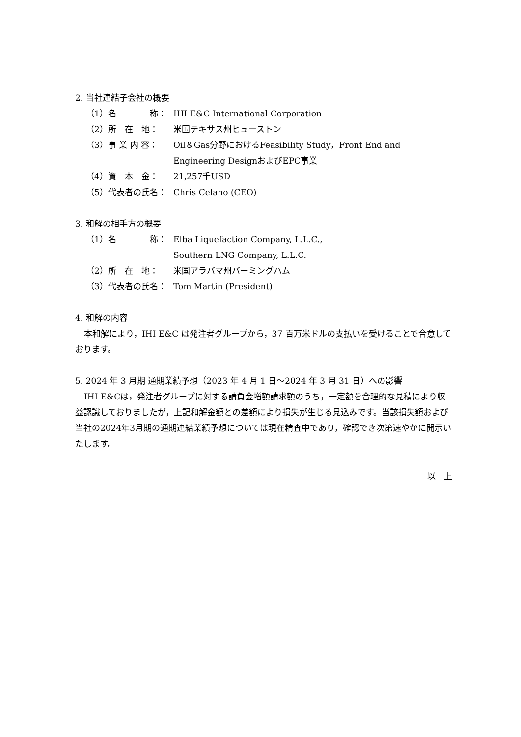2. 当社連結子会社の概要
（1）名　　　　称： IHI E&C International Corporation
（2）所　在　地： 米国テキサス州ヒューストン
（3）事 業 内 容： Oil＆Gas分野におけるFeasibility Study，Front End and Engineering DesignおよびEPC事業
（4）資　本　金： 21,257千USD
（5）代表者の氏名： Chris Celano (CEO)
3. 和解の相手方の概要
（1）名　　　　称： Elba Liquefaction Company, L.L.C.,
Southern LNG Company, L.L.C.
（2）所　在　地： 米国アラバマ州バーミングハム
（3）代表者の氏名： Tom Martin (President)
4. 和解の内容
本和解により，IHI E&C は発注者グループから，37 百万米ドルの支払いを受けることで合意しております。
5. 2024 年 3 月期 通期業績予想（2023 年 4 月 1 日～2024 年 3 月 31 日）への影響
IHI E&Cは，発注者グループに対する請負金増額請求額のうち，一定額を合理的な見積により収益認識しておりましたが，上記和解金額との差額により損失が生じる見込みです。当該損失額および当社の2024年3月期の通期連結業績予想については現在精査中であり，確認でき次第速やかに開示いたします。
以　上